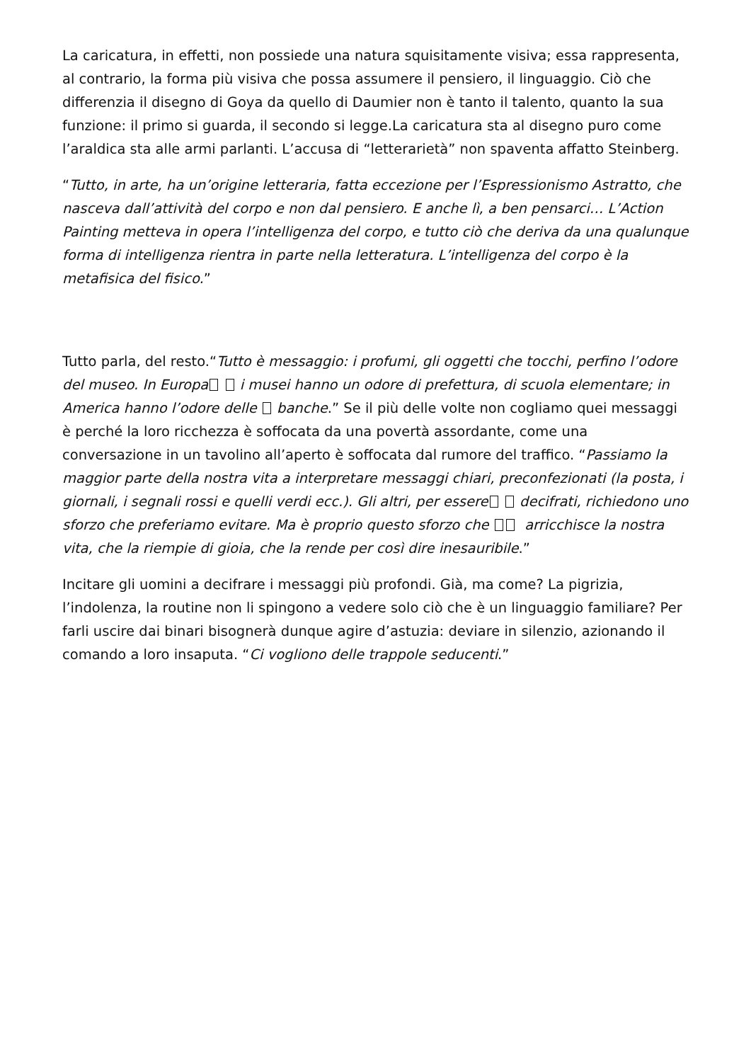La caricatura, in effetti, non possiede una natura squisitamente visiva; essa rappresenta, al contrario, la forma più visiva che possa assumere il pensiero, il linguaggio. Ciò che differenzia il disegno di Goya da quello di Daumier non è tanto il talento, quanto la sua funzione: il primo si guarda, il secondo si legge.La caricatura sta al disegno puro come l’araldica sta alle armi parlanti. L’accusa di “letterarietà” non spaventa affatto Steinberg.
“Tutto, in arte, ha un’origine letteraria, fatta eccezione per l’Espressionismo Astratto, che nasceva dall’attività del corpo e non dal pensiero. E anche lì, a ben pensarci… L’Action Painting metteva in opera l’intelligenza del corpo, e tutto ciò che deriva da una qualunque forma di intelligenza rientra in parte nella letteratura. L’intelligenza del corpo è la metafisica del fisico.”
Tutto parla, del resto.“Tutto è messaggio: i profumi, gli oggetti che tocchi, perfino l’odore del museo. In Europa i musei hanno un odore di prefettura, di scuola elementare; in America hanno l’odore delle banche.” Se il più delle volte non cogliamo quei messaggi è perché la loro ricchezza è soffocata da una povertà assordante, come una conversazione in un tavolino all’aperto è soffocata dal rumore del traffico. “Passiamo la maggior parte della nostra vita a interpretare messaggi chiari, preconfezionati (la posta, i giornali, i segnali rossi e quelli verdi ecc.). Gli altri, per essere decifrati, richiedono uno sforzo che preferiamo evitare. Ma è proprio questo sforzo che arricchisce la nostra vita, che la riempie di gioia, che la rende per così dire inesauribile.”
Incitare gli uomini a decifrare i messaggi più profondi. Già, ma come? La pigrizia, l’indolenza, la routine non li spingono a vedere solo ciò che è un linguaggio familiare? Per farli uscire dai binari bisognerà dunque agire d’astuzia: deviare in silenzio, azionando il comando a loro insaputa. “Ci vogliono delle trappole seducenti.”